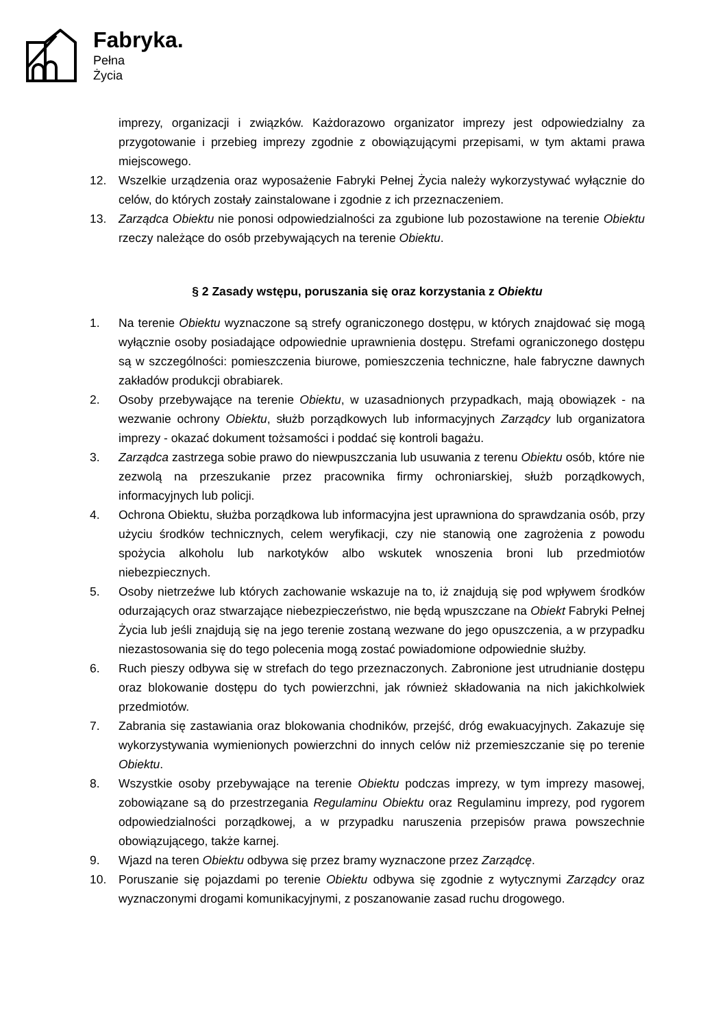Fabryka.
Pełna
Życia
imprezy, organizacji i związków. Każdorazowo organizator imprezy jest odpowiedzialny za przygotowanie i przebieg imprezy zgodnie z obowiązującymi przepisami, w tym aktami prawa miejscowego.
12. Wszelkie urządzenia oraz wyposażenie Fabryki Pełnej Życia należy wykorzystywać wyłącznie do celów, do których zostały zainstalowane i zgodnie z ich przeznaczeniem.
13. Zarządca Obiektu nie ponosi odpowiedzialności za zgubione lub pozostawione na terenie Obiektu rzeczy należące do osób przebywających na terenie Obiektu.
§ 2 Zasady wstępu, poruszania się oraz korzystania z Obiektu
1. Na terenie Obiektu wyznaczone są strefy ograniczonego dostępu, w których znajdować się mogą wyłącznie osoby posiadające odpowiednie uprawnienia dostępu. Strefami ograniczonego dostępu są w szczególności: pomieszczenia biurowe, pomieszczenia techniczne, hale fabryczne dawnych zakładów produkcji obrabiarek.
2. Osoby przebywające na terenie Obiektu, w uzasadnionych przypadkach, mają obowiązek - na wezwanie ochrony Obiektu, służb porządkowych lub informacyjnych Zarządcy lub organizatora imprezy - okazać dokument tożsamości i poddać się kontroli bagażu.
3. Zarządca zastrzega sobie prawo do niewpuszczania lub usuwania z terenu Obiektu osób, które nie zezwolą na przeszukanie przez pracownika firmy ochroniarskiej, służb porządkowych, informacyjnych lub policji.
4. Ochrona Obiektu, służba porządkowa lub informacyjna jest uprawniona do sprawdzania osób, przy użyciu środków technicznych, celem weryfikacji, czy nie stanowią one zagrożenia z powodu spożycia alkoholu lub narkotyków albo wskutek wnoszenia broni lub przedmiotów niebezpiecznych.
5. Osoby nietrzeźwe lub których zachowanie wskazuje na to, iż znajdują się pod wpływem środków odurzających oraz stwarzające niebezpieczeństwo, nie będą wpuszczane na Obiekt Fabryki Pełnej Życia lub jeśli znajdują się na jego terenie zostaną wezwane do jego opuszczenia, a w przypadku niezastosowania się do tego polecenia mogą zostać powiadomione odpowiednie służby.
6. Ruch pieszy odbywa się w strefach do tego przeznaczonych. Zabronione jest utrudnianie dostępu oraz blokowanie dostępu do tych powierzchni, jak również składowania na nich jakichkolwiek przedmiotów.
7. Zabrania się zastawiania oraz blokowania chodników, przejść, dróg ewakuacyjnych. Zakazuje się wykorzystywania wymienionych powierzchni do innych celów niż przemieszczanie się po terenie Obiektu.
8. Wszystkie osoby przebywające na terenie Obiektu podczas imprezy, w tym imprezy masowej, zobowiązane są do przestrzegania Regulaminu Obiektu oraz Regulaminu imprezy, pod rygorem odpowiedzialności porządkowej, a w przypadku naruszenia przepisów prawa powszechnie obowiązującego, także karnej.
9. Wjazd na teren Obiektu odbywa się przez bramy wyznaczone przez Zarządcę.
10. Poruszanie się pojazdami po terenie Obiektu odbywa się zgodnie z wytycznymi Zarządcy oraz wyznaczonymi drogami komunikacyjnymi, z poszanowanie zasad ruchu drogowego.